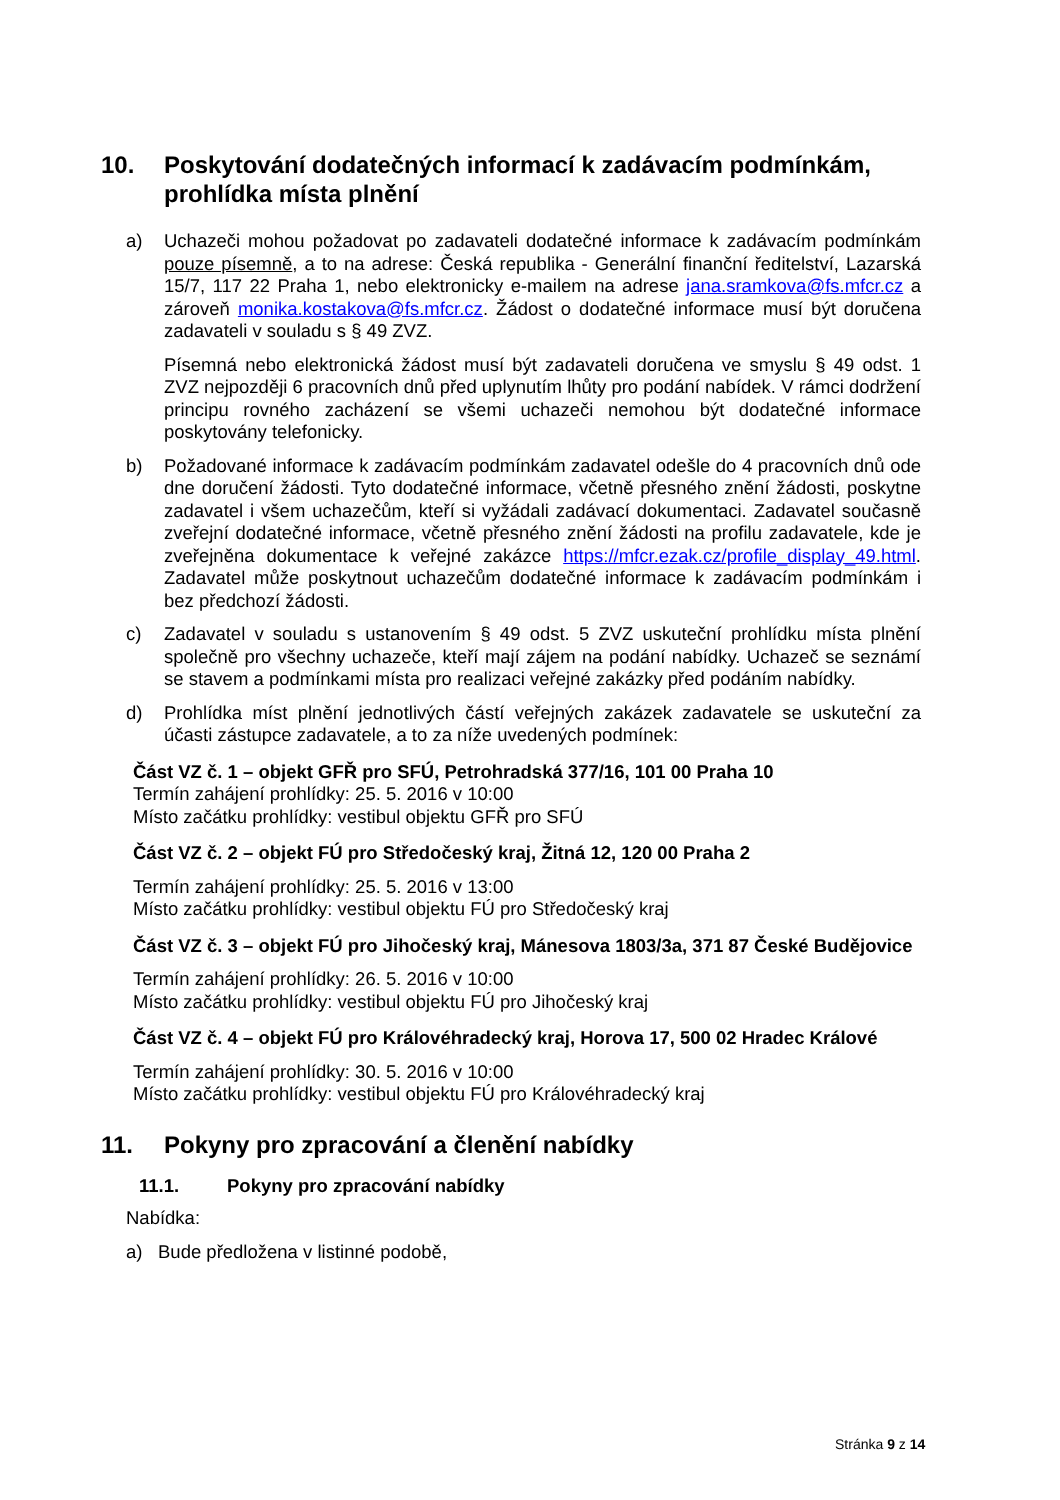10. Poskytování dodatečných informací k zadávacím podmínkám, prohlídka místa plnění
a) Uchazeči mohou požadovat po zadavateli dodatečné informace k zadávacím podmínkám pouze písemně, a to na adrese: Česká republika - Generální finanční ředitelství, Lazarská 15/7, 117 22 Praha 1, nebo elektronicky e-mailem na adrese jana.sramkova@fs.mfcr.cz a zároveň monika.kostakova@fs.mfcr.cz. Žádost o dodatečné informace musí být doručena zadavateli v souladu s § 49 ZVZ.
Písemná nebo elektronická žádost musí být zadavateli doručena ve smyslu § 49 odst. 1 ZVZ nejpozději 6 pracovních dnů před uplynutím lhůty pro podání nabídek. V rámci dodržení principu rovného zacházení se všemi uchazeči nemohou být dodatečné informace poskytovány telefonicky.
b) Požadované informace k zadávacím podmínkám zadavatel odešle do 4 pracovních dnů ode dne doručení žádosti. Tyto dodatečné informace, včetně přesného znění žádosti, poskytne zadavatel i všem uchazečům, kteří si vyžádali zadávací dokumentaci. Zadavatel současně zveřejní dodatečné informace, včetně přesného znění žádosti na profilu zadavatele, kde je zveřejněna dokumentace k veřejné zakázce https://mfcr.ezak.cz/profile_display_49.html. Zadavatel může poskytnout uchazečům dodatečné informace k zadávacím podmínkám i bez předchozí žádosti.
c) Zadavatel v souladu s ustanovením § 49 odst. 5 ZVZ uskuteční prohlídku místa plnění společně pro všechny uchazeče, kteří mají zájem na podání nabídky. Uchazeč se seznámí se stavem a podmínkami místa pro realizaci veřejné zakázky před podáním nabídky.
d) Prohlídka míst plnění jednotlivých částí veřejných zakázek zadavatele se uskuteční za účasti zástupce zadavatele, a to za níže uvedených podmínek:
Část VZ č. 1 – objekt GFŘ pro SFÚ, Petrohradská 377/16, 101 00 Praha 10
Termín zahájení prohlídky: 25. 5. 2016 v 10:00
Místo začátku prohlídky: vestibul objektu GFŘ pro SFÚ
Část VZ č. 2 – objekt FÚ pro Středočeský kraj, Žitná 12, 120 00 Praha 2
Termín zahájení prohlídky: 25. 5. 2016 v 13:00
Místo začátku prohlídky: vestibul objektu FÚ pro Středočeský kraj
Část VZ č. 3 – objekt FÚ pro Jihočeský kraj, Mánesova 1803/3a, 371 87 České Budějovice
Termín zahájení prohlídky: 26. 5. 2016 v 10:00
Místo začátku prohlídky: vestibul objektu FÚ pro Jihočeský kraj
Část VZ č. 4 – objekt FÚ pro Královéhradecký kraj, Horova 17, 500 02 Hradec Králové
Termín zahájení prohlídky: 30. 5. 2016 v 10:00
Místo začátku prohlídky: vestibul objektu FÚ pro Královéhradecký kraj
11. Pokyny pro zpracování a členění nabídky
11.1. Pokyny pro zpracování nabídky
Nabídka:
a) Bude předložena v listinné podobě,
Stránka 9 z 14